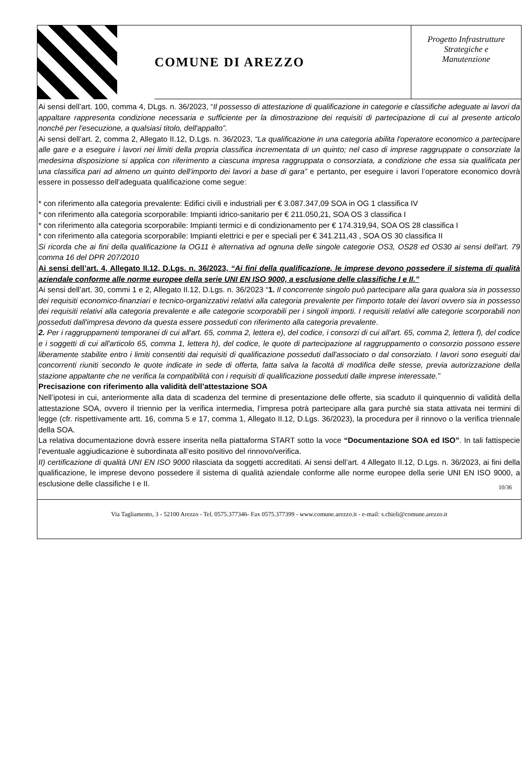COMUNE DI AREZZO
Progetto Infrastrutture
Strategiche e
Manutenzione
Ai sensi dell’art. 100, comma 4, DLgs. n. 36/2023, “Il possesso di attestazione di qualificazione in categorie e classifiche adeguate ai lavori da appaltare rappresenta condizione necessaria e sufficiente per la dimostrazione dei requisiti di partecipazione di cui al presente articolo nonché per l'esecuzione, a qualsiasi titolo, dell'appalto”.
Ai sensi dell’art. 2, comma 2, Allegato II.12, D.Lgs. n. 36/2023, “La qualificazione in una categoria abilita l'operatore economico a partecipare alle gare e a eseguire i lavori nei limiti della propria classifica incrementata di un quinto; nel caso di imprese raggruppate o consorziate la medesima disposizione si applica con riferimento a ciascuna impresa raggruppata o consorziata, a condizione che essa sia qualificata per una classifica pari ad almeno un quinto dell'importo dei lavori a base di gara” e pertanto, per eseguire i lavori l’operatore economico dovrà essere in possesso dell'adeguata qualificazione come segue:
* con riferimento alla categoria prevalente: Edifici civili e industriali per € 3.087.347,09 SOA in OG 1 classifica IV
* con riferimento alla categoria scorporabile: Impianti idrico-sanitario per € 211.050,21, SOA OS 3 classifica I
* con riferimento alla categoria scorporabile: Impianti termici e di condizionamento per € 174.319,94, SOA OS 28 classifica I
* con riferimento alla categoria scorporabile: Impianti elettrici e per e speciali per € 341.211,43 , SOA OS 30 classifica II
Si ricorda che ai fini della qualificazione la OG11 è alternativa ad ognuna delle singole categorie OS3, OS28 ed OS30 ai sensi dell'art. 79 comma 16 del DPR 207/2010
Ai sensi dell’art. 4, Allegato II.12, D.Lgs. n. 36/2023, “Ai fini della qualificazione, le imprese devono possedere il sistema di qualità aziendale conforme alle norme europee della serie UNI EN ISO 9000, a esclusione delle classifiche I e II.”
Ai sensi dell’art. 30, commi 1 e 2, Allegato II.12, D.Lgs. n. 36/2023 “1. Il concorrente singolo può partecipare alla gara qualora sia in possesso dei requisiti economico-finanziari e tecnico-organizzativi relativi alla categoria prevalente per l'importo totale dei lavori ovvero sia in possesso dei requisiti relativi alla categoria prevalente e alle categorie scorporabili per i singoli importi. I requisiti relativi alle categorie scorporabili non posseduti dall'impresa devono da questa essere posseduti con riferimento alla categoria prevalente.
2. Per i raggruppamenti temporanei di cui all'art. 65, comma 2, lettera e), del codice, i consorzi di cui all'art. 65, comma 2, lettera f), del codice e i soggetti di cui all'articolo 65, comma 1, lettera h), del codice, le quote di partecipazione al raggruppamento o consorzio possono essere liberamente stabilite entro i limiti consentiti dai requisiti di qualificazione posseduti dall'associato o dal consorziato. I lavori sono eseguiti dai concorrenti riuniti secondo le quote indicate in sede di offerta, fatta salva la facoltà di modifica delle stesse, previa autorizzazione della stazione appaltante che ne verifica la compatibilità con i requisiti di qualificazione posseduti dalle imprese interessate.”
Precisazione con riferimento alla validità dell’attestazione SOA
Nell’ipotesi in cui, anteriormente alla data di scadenza del termine di presentazione delle offerte, sia scaduto il quinquennio di validità della attestazione SOA, ovvero il triennio per la verifica intermedia, l’impresa potrà partecipare alla gara purché sia stata attivata nei termini di legge (cfr. rispettivamente artt. 16, comma 5 e 17, comma 1, Allegato II.12, D.Lgs. 36/2023), la procedura per il rinnovo o la verifica triennale della SOA.
La relativa documentazione dovrà essere inserita nella piattaforma START sotto la voce “Documentazione SOA ed ISO”. In tali fattispecie l’eventuale aggiudicazione è subordinata all’esito positivo del rinnovo/verifica.
II) certificazione di qualità UNI EN ISO 9000 rilasciata da soggetti accreditati. Ai sensi dell’art. 4 Allegato II.12, D.Lgs. n. 36/2023, ai fini della qualificazione, le imprese devono possedere il sistema di qualità aziendale conforme alle norme europee della serie UNI EN ISO 9000, a esclusione delle classifiche I e II.
10/36
Via Tagliamento, 3 - 52100 Arezzo - Tel. 0575.377346- Fax 0575.377399 - www.comune.arezzo.it - e-mail: s.chieli@comune.arezzo.it